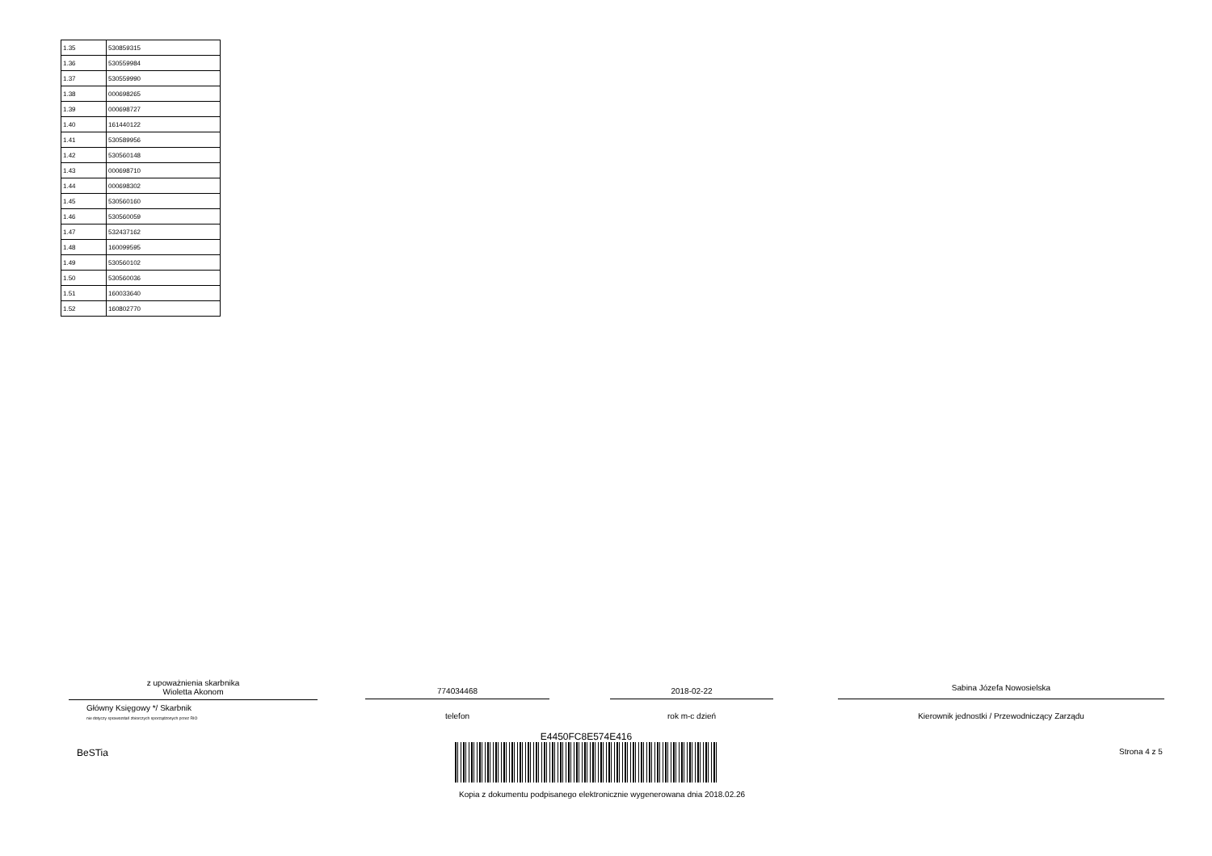| 1.35 | 530859315 |
| 1.36 | 530559984 |
| 1.37 | 530559990 |
| 1.38 | 000698265 |
| 1.39 | 000698727 |
| 1.40 | 161440122 |
| 1.41 | 530589956 |
| 1.42 | 530560148 |
| 1.43 | 000698710 |
| 1.44 | 000698302 |
| 1.45 | 530560160 |
| 1.46 | 530560059 |
| 1.47 | 532437162 |
| 1.48 | 160099595 |
| 1.49 | 530560102 |
| 1.50 | 530560036 |
| 1.51 | 160033640 |
| 1.52 | 160802770 |
z upoważnienia skarbnika
Wioletta Akonom
Główny Księgowy */ Skarbnik
nie dotyczy sprawozdań zbiorczych sporządzonych przez RIO
774034468
telefon
2018-02-22
rok m-c dzień
Sabina Józefa Nowosielska
Kierownik jednostki / Przewodniczący Zarządu
BeSTia
E4450FC8E574E416
Kopia z dokumentu podpisanego elektronicznie wygenerowana dnia 2018.02.26
Strona 4 z 5